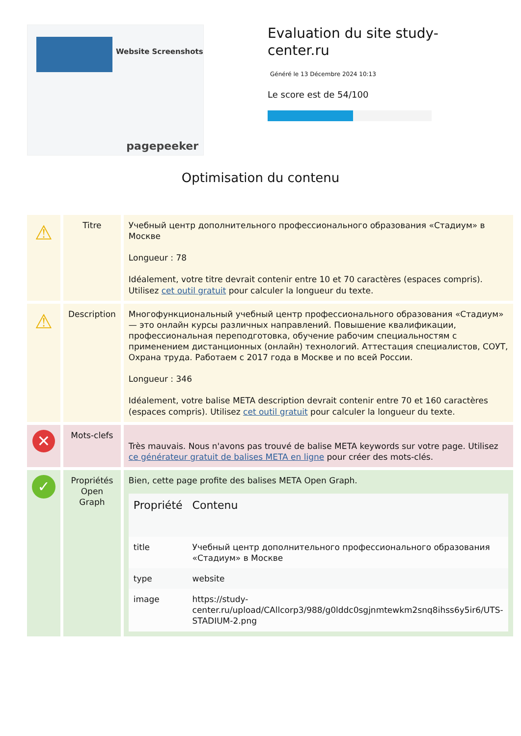Website Screenshots
pagepeeker
Evaluation du site study-center.ru
Généré le 13 Décembre 2024 10:13
Le score est de 54/100
Optimisation du contenu
| ⚠ | Titre | Учебный центр дополнительного профессионального образования «Стадиум» в Москве Longueur : 78 Idéalement, votre titre devrait contenir entre 10 et 70 caractères (espaces compris). Utilisez cet outil gratuit pour calculer la longueur du texte. |
| ⚠ | Description | Многофункциональный учебный центр профессионального образования «Стадиум» — это онлайн курсы различных направлений. Повышение квалификации, профессиональная переподготовка, обучение рабочим специальностям с применением дистанционных (онлайн) технологий. Аттестация специалистов, СОУТ, Охрана труда. Работаем с 2017 года в Москве и по всей России. Longueur : 346 Idéalement, votre balise META description devrait contenir entre 70 et 160 caractères (espaces compris). Utilisez cet outil gratuit pour calculer la longueur du texte. |
| ✕ | Mots-clefs | Très mauvais. Nous n'avons pas trouvé de balise META keywords sur votre page. Utilisez ce générateur gratuit de balises META en ligne pour créer des mots-clés. |
| ✓ | Propriétés Open Graph | Bien, cette page profite des balises META Open Graph. / Propriété / Contenu / / --- / --- / / title / Учебный центр дополнительного профессионального образования «Стадиум» в Москве / / type / website / / image / https://study-center.ru/upload/CAllcorp3/988/g0lddc0sgjnmtewkm2snq8ihss6y5ir6/UTS-STADIUM-2.png / |